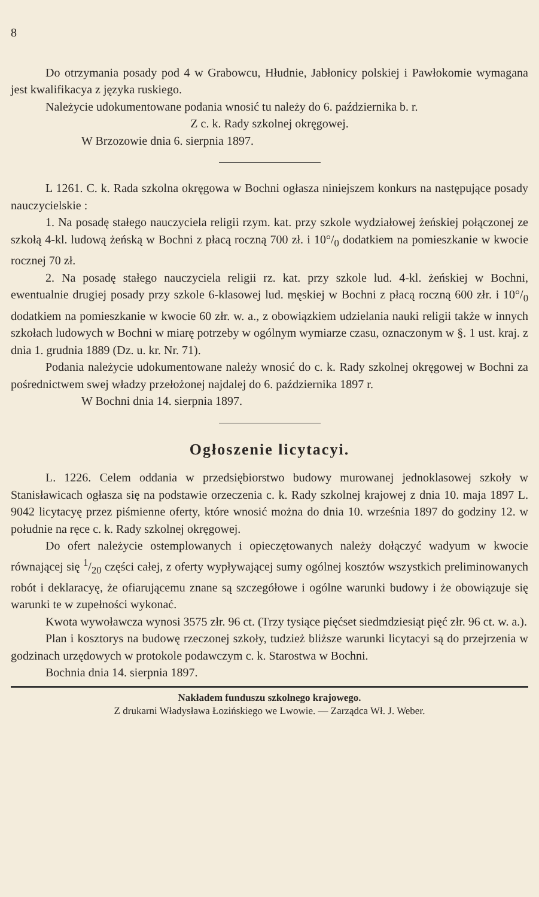8
Do otrzymania posady pod 4 w Grabowcu, Hłudnie, Jabłonicy polskiej i Pawłokomie wymagana jest kwalifikacya z języka ruskiego.
Należycie udokumentowane podania wnosić tu należy do 6. października b. r.
Z c. k. Rady szkolnej okręgowej.
W Brzozowie dnia 6. sierpnia 1897.
L 1261. C. k. Rada szkolna okręgowa w Bochni ogłasza niniejszem konkurs na następujące posady nauczycielskie :
1. Na posadę stałego nauczyciela religii rzym. kat. przy szkole wydziałowej żeńskiej połączonej ze szkołą 4-kl. ludową żeńską w Bochni z płacą roczną 700 zł. i 10°/<sub>0</sub> dodatkiem na pomieszkanie w kwocie rocznej 70 zł.
2. Na posadę stałego nauczyciela religii rz. kat. przy szkole lud. 4-kl. żeńskiej w Bochni, ewentualnie drugiej posady przy szkole 6-klasowej lud. męskiej w Bochni z płacą roczną 600 złr. i 10°/<sub>0</sub> dodatkiem na pomieszkanie w kwocie 60 złr. w. a., z obowiązkiem udzielania nauki religii także w innych szkołach ludowych w Bochni w miarę potrzeby w ogólnym wymiarze czasu, oznaczonym w §. 1 ust. kraj. z dnia 1. grudnia 1889 (Dz. u. kr. Nr. 71).
Podania należycie udokumentowane należy wnosić do c. k. Rady szkolnej okręgowej w Bochni za pośrednictwem swej władzy przełożonej najdalej do 6. października 1897 r.
W Bochni dnia 14. sierpnia 1897.
Ogłoszenie licytacyi.
L. 1226. Celem oddania w przedsiębiorstwo budowy murowanej jednoklasowej szkoły w Stanisławicach ogłasza się na podstawie orzeczenia c. k. Rady szkolnej krajowej z dnia 10. maja 1897 L. 9042 licytacyę przez piśmienne oferty, które wnosić można do dnia 10. września 1897 do godziny 12. w południe na ręce c. k. Rady szkolnej okręgowej.
Do ofert należycie ostemplowanych i opieczętowanych należy dołączyć wadyum w kwocie równającej się 1/20 części całej, z oferty wypływającej sumy ogólnej kosztów wszystkich preliminowanych robót i deklaracyę, że ofiarującemu znane są szczegółowe i ogólne warunki budowy i że obowiązuje się warunki te w zupełności wykonać.
Kwota wywoławcza wynosi 3575 złr. 96 ct. (Trzy tysiące pięćset siedmdziesiąt pięć złr. 96 ct. w. a.).
Plan i kosztorys na budowę rzeczonej szkoły, tudzież bliższe warunki licytacyi są do przejrzenia w godzinach urzędowych w protokole podawczym c. k. Starostwa w Bochni.
Bochnia dnia 14. sierpnia 1897.
Nakładem funduszu szkolnego krajowego.
Z drukarni Władysława Łozińskiego we Lwowie. — Zarządca Wł. J. Weber.